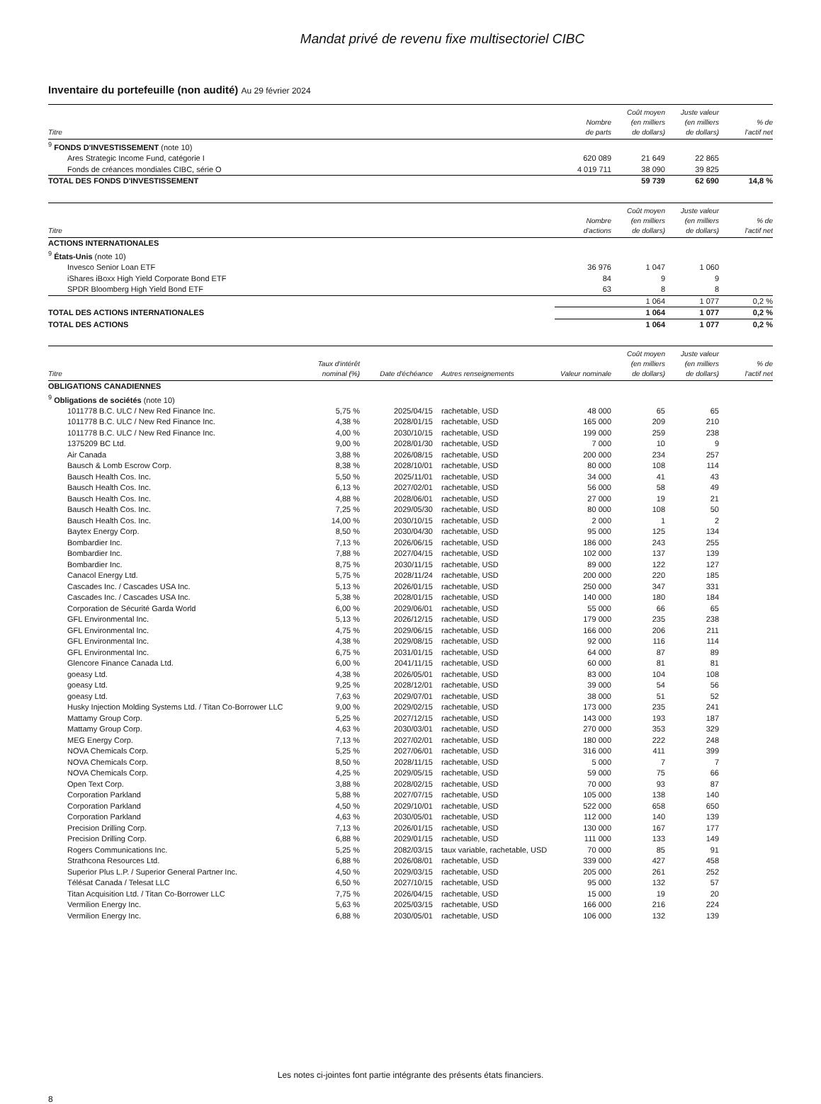Mandat privé de revenu fixe multisectoriel CIBC
Inventaire du portefeuille (non audité) Au 29 février 2024
| Titre | Nombre de parts | Coût moyen (en milliers de dollars) | Juste valeur (en milliers de dollars) | % de l'actif net |
| --- | --- | --- | --- | --- |
| <sup>9</sup> FONDS D'INVESTISSEMENT (note 10) | | | | |
| Ares Strategic Income Fund, catégorie I | 620 089 | 21 649 | 22 865 | |
| Fonds de créances mondiales CIBC, série O | 4 019 711 | 38 090 | 39 825 | |
| TOTAL DES FONDS D'INVESTISSEMENT | | 59 739 | 62 690 | 14,8 % |
| Titre | Nombre d'actions | Coût moyen (en milliers de dollars) | Juste valeur (en milliers de dollars) | % de l'actif net |
| --- | --- | --- | --- | --- |
| ACTIONS INTERNATIONALES | | | | |
| <sup>9</sup> États-Unis (note 10) | | | | |
| Invesco Senior Loan ETF | 36 976 | 1 047 | 1 060 | |
| iShares iBoxx High Yield Corporate Bond ETF | 84 | 9 | 9 | |
| SPDR Bloomberg High Yield Bond ETF | 63 | 8 | 8 | |
| | | 1 064 | 1 077 | 0,2 % |
| TOTAL DES ACTIONS INTERNATIONALES | | 1 064 | 1 077 | 0,2 % |
| TOTAL DES ACTIONS | | 1 064 | 1 077 | 0,2 % |
| Titre | Taux d'intérêt nominal (%) | Date d'échéance | Autres renseignements | Valeur nominale | Coût moyen (en milliers de dollars) | Juste valeur (en milliers de dollars) | % de l'actif net |
| --- | --- | --- | --- | --- | --- | --- | --- |
| OBLIGATIONS CANADIENNES | | | | | | | |
| <sup>9</sup> Obligations de sociétés (note 10) | | | | | | | |
| 1011778 B.C. ULC / New Red Finance Inc. | 5,75 % | 2025/04/15 | rachetable, USD | 48 000 | 65 | 65 | |
| 1011778 B.C. ULC / New Red Finance Inc. | 4,38 % | 2028/01/15 | rachetable, USD | 165 000 | 209 | 210 | |
| 1011778 B.C. ULC / New Red Finance Inc. | 4,00 % | 2030/10/15 | rachetable, USD | 199 000 | 259 | 238 | |
| 1375209 BC Ltd. | 9,00 % | 2028/01/30 | rachetable, USD | 7 000 | 10 | 9 | |
| Air Canada | 3,88 % | 2026/08/15 | rachetable, USD | 200 000 | 234 | 257 | |
| Bausch & Lomb Escrow Corp. | 8,38 % | 2028/10/01 | rachetable, USD | 80 000 | 108 | 114 | |
| Bausch Health Cos. Inc. | 5,50 % | 2025/11/01 | rachetable, USD | 34 000 | 41 | 43 | |
| Bausch Health Cos. Inc. | 6,13 % | 2027/02/01 | rachetable, USD | 56 000 | 58 | 49 | |
| Bausch Health Cos. Inc. | 4,88 % | 2028/06/01 | rachetable, USD | 27 000 | 19 | 21 | |
| Bausch Health Cos. Inc. | 7,25 % | 2029/05/30 | rachetable, USD | 80 000 | 108 | 50 | |
| Bausch Health Cos. Inc. | 14,00 % | 2030/10/15 | rachetable, USD | 2 000 | 1 | 2 | |
| Baytex Energy Corp. | 8,50 % | 2030/04/30 | rachetable, USD | 95 000 | 125 | 134 | |
| Bombardier Inc. | 7,13 % | 2026/06/15 | rachetable, USD | 186 000 | 243 | 255 | |
| Bombardier Inc. | 7,88 % | 2027/04/15 | rachetable, USD | 102 000 | 137 | 139 | |
| Bombardier Inc. | 8,75 % | 2030/11/15 | rachetable, USD | 89 000 | 122 | 127 | |
| Canacol Energy Ltd. | 5,75 % | 2028/11/24 | rachetable, USD | 200 000 | 220 | 185 | |
| Cascades Inc. / Cascades USA Inc. | 5,13 % | 2026/01/15 | rachetable, USD | 250 000 | 347 | 331 | |
| Cascades Inc. / Cascades USA Inc. | 5,38 % | 2028/01/15 | rachetable, USD | 140 000 | 180 | 184 | |
| Corporation de Sécurité Garda World | 6,00 % | 2029/06/01 | rachetable, USD | 55 000 | 66 | 65 | |
| GFL Environmental Inc. | 5,13 % | 2026/12/15 | rachetable, USD | 179 000 | 235 | 238 | |
| GFL Environmental Inc. | 4,75 % | 2029/06/15 | rachetable, USD | 166 000 | 206 | 211 | |
| GFL Environmental Inc. | 4,38 % | 2029/08/15 | rachetable, USD | 92 000 | 116 | 114 | |
| GFL Environmental Inc. | 6,75 % | 2031/01/15 | rachetable, USD | 64 000 | 87 | 89 | |
| Glencore Finance Canada Ltd. | 6,00 % | 2041/11/15 | rachetable, USD | 60 000 | 81 | 81 | |
| goeasy Ltd. | 4,38 % | 2026/05/01 | rachetable, USD | 83 000 | 104 | 108 | |
| goeasy Ltd. | 9,25 % | 2028/12/01 | rachetable, USD | 39 000 | 54 | 56 | |
| goeasy Ltd. | 7,63 % | 2029/07/01 | rachetable, USD | 38 000 | 51 | 52 | |
| Husky Injection Molding Systems Ltd. / Titan Co-Borrower LLC | 9,00 % | 2029/02/15 | rachetable, USD | 173 000 | 235 | 241 | |
| Mattamy Group Corp. | 5,25 % | 2027/12/15 | rachetable, USD | 143 000 | 193 | 187 | |
| Mattamy Group Corp. | 4,63 % | 2030/03/01 | rachetable, USD | 270 000 | 353 | 329 | |
| MEG Energy Corp. | 7,13 % | 2027/02/01 | rachetable, USD | 180 000 | 222 | 248 | |
| NOVA Chemicals Corp. | 5,25 % | 2027/06/01 | rachetable, USD | 316 000 | 411 | 399 | |
| NOVA Chemicals Corp. | 8,50 % | 2028/11/15 | rachetable, USD | 5 000 | 7 | 7 | |
| NOVA Chemicals Corp. | 4,25 % | 2029/05/15 | rachetable, USD | 59 000 | 75 | 66 | |
| Open Text Corp. | 3,88 % | 2028/02/15 | rachetable, USD | 70 000 | 93 | 87 | |
| Corporation Parkland | 5,88 % | 2027/07/15 | rachetable, USD | 105 000 | 138 | 140 | |
| Corporation Parkland | 4,50 % | 2029/10/01 | rachetable, USD | 522 000 | 658 | 650 | |
| Corporation Parkland | 4,63 % | 2030/05/01 | rachetable, USD | 112 000 | 140 | 139 | |
| Precision Drilling Corp. | 7,13 % | 2026/01/15 | rachetable, USD | 130 000 | 167 | 177 | |
| Precision Drilling Corp. | 6,88 % | 2029/01/15 | rachetable, USD | 111 000 | 133 | 149 | |
| Rogers Communications Inc. | 5,25 % | 2082/03/15 | taux variable, rachetable, USD | 70 000 | 85 | 91 | |
| Strathcona Resources Ltd. | 6,88 % | 2026/08/01 | rachetable, USD | 339 000 | 427 | 458 | |
| Superior Plus L.P. / Superior General Partner Inc. | 4,50 % | 2029/03/15 | rachetable, USD | 205 000 | 261 | 252 | |
| Télésat Canada / Telesat LLC | 6,50 % | 2027/10/15 | rachetable, USD | 95 000 | 132 | 57 | |
| Titan Acquisition Ltd. / Titan Co-Borrower LLC | 7,75 % | 2026/04/15 | rachetable, USD | 15 000 | 19 | 20 | |
| Vermilion Energy Inc. | 5,63 % | 2025/03/15 | rachetable, USD | 166 000 | 216 | 224 | |
| Vermilion Energy Inc. | 6,88 % | 2030/05/01 | rachetable, USD | 106 000 | 132 | 139 | |
Les notes ci-jointes font partie intégrante des présents états financiers.
8